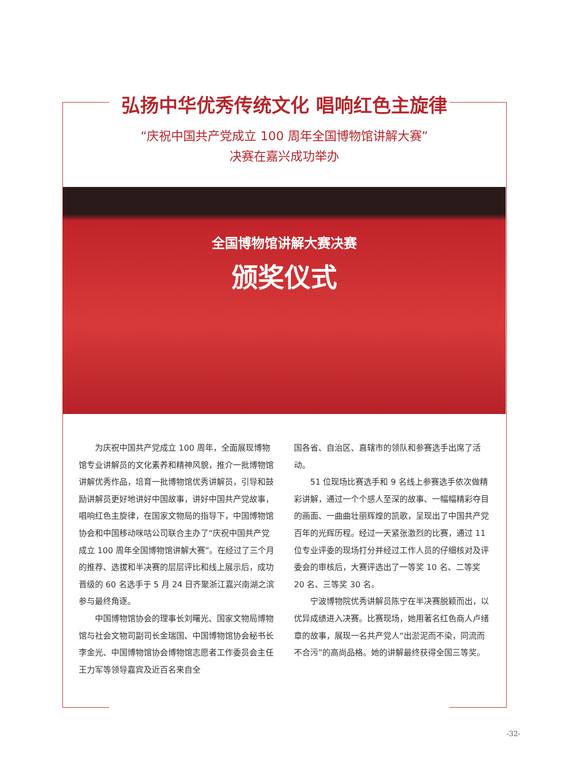弘扬中华优秀传统文化 唱响红色主旋律
“庆祝中国共产党成立 100 周年全国博物馆讲解大赛”
决赛在嘉兴成功举办
全国博物馆讲解大赛决赛
颁奖仪式
为庆祝中国共产党成立 100 周年，全面展现博物馆专业讲解员的文化素养和精神风貌，推介一批博物馆讲解优秀作品，培育一批博物馆优秀讲解员，引导和鼓励讲解员更好地讲好中国故事，讲好中国共产党故事，唱响红色主旋律，在国家文物局的指导下，中国博物馆协会和中国移动咪咕公司联合主办了“庆祝中国共产党成立 100 周年全国博物馆讲解大赛”。在经过了三个月的推荐、选拔和半决赛的层层评比和线上展示后，成功晋级的 60 名选手于 5 月 24 日齐聚浙江嘉兴南湖之滨参与最终角逐。
中国博物馆协会的理事长刘曙光、国家文物局博物馆与社会文物司副司长金瑞国、中国博物馆协会秘书长李金光、中国博物馆协会博物馆志愿者工作委员会主任王力军等领导嘉宾及近百名来自全
国各省、自治区、直辖市的领队和参赛选手出席了活动。
51 位现场比赛选手和 9 名线上参赛选手依次做精彩讲解，通过一个个感人至深的故事、一幅幅精彩夺目的画面、一曲曲壮丽辉煌的凯歌，呈现出了中国共产党百年的光辉历程。经过一天紧张激烈的比赛，通过 11 位专业评委的现场打分并经过工作人员的仔细核对及评委会的审核后，大赛评选出了一等奖 10 名、二等奖 20 名、三等奖 30 名。
宁波博物院优秀讲解员陈宁在半决赛脱颖而出，以优异成绩进入决赛。比赛现场，她用著名红色商人卢绪章的故事，展现一名共产党人“出淤泥而不染，同流而不合污”的高尚品格。她的讲解最终获得全国三等奖。
-32-